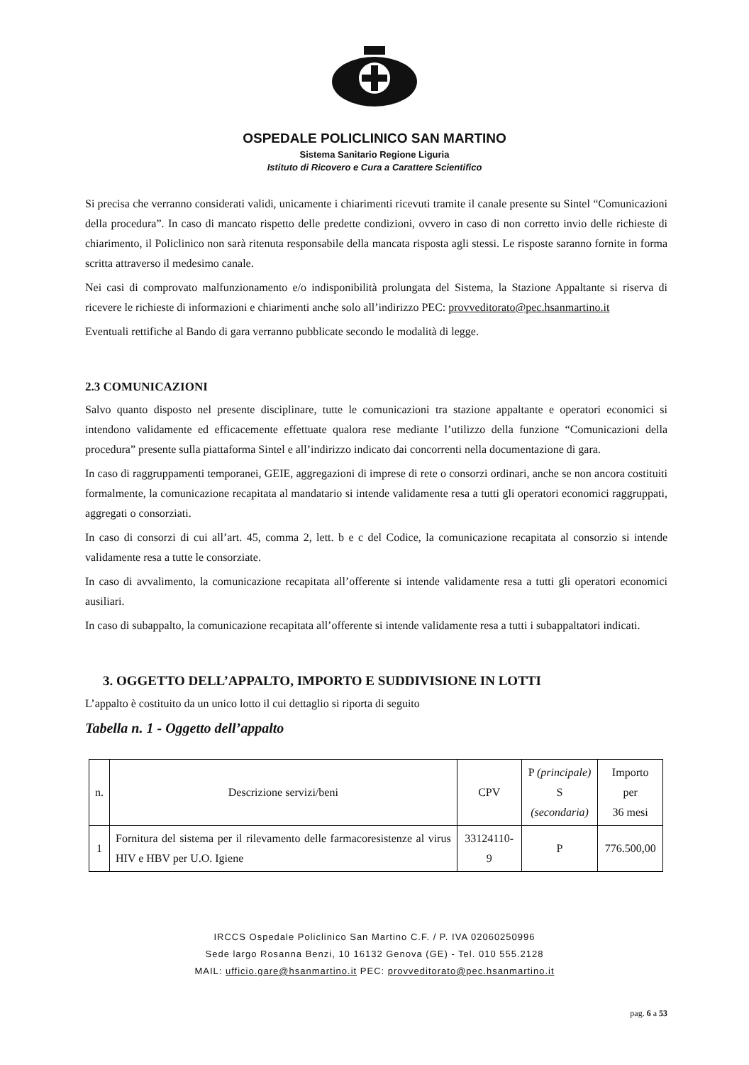OSPEDALE POLICLINICO SAN MARTINO
Sistema Sanitario Regione Liguria
Istituto di Ricovero e Cura a Carattere Scientifico
Si precisa che verranno considerati validi, unicamente i chiarimenti ricevuti tramite il canale presente su Sintel “Comunicazioni della procedura”. In caso di mancato rispetto delle predette condizioni, ovvero in caso di non corretto invio delle richieste di chiarimento, il Policlinico non sarà ritenuta responsabile della mancata risposta agli stessi. Le risposte saranno fornite in forma scritta attraverso il medesimo canale.
Nei casi di comprovato malfunzionamento e/o indisponibilità prolungata del Sistema, la Stazione Appaltante si riserva di ricevere le richieste di informazioni e chiarimenti anche solo all’indirizzo PEC: provveditorato@pec.hsanmartino.it
Eventuali rettifiche al Bando di gara verranno pubblicate secondo le modalità di legge.
2.3 COMUNICAZIONI
Salvo quanto disposto nel presente disciplinare, tutte le comunicazioni tra stazione appaltante e operatori economici si intendono validamente ed efficacemente effettuate qualora rese mediante l’utilizzo della funzione “Comunicazioni della procedura” presente sulla piattaforma Sintel e all’indirizzo indicato dai concorrenti nella documentazione di gara.
In caso di raggruppamenti temporanei, GEIE, aggregazioni di imprese di rete o consorzi ordinari, anche se non ancora costituiti formalmente, la comunicazione recapitata al mandatario si intende validamente resa a tutti gli operatori economici raggruppati, aggregati o consorziati.
In caso di consorzi di cui all’art. 45, comma 2, lett. b e c del Codice, la comunicazione recapitata al consorzio si intende validamente resa a tutte le consorziate.
In caso di avvalimento, la comunicazione recapitata all’offerente si intende validamente resa a tutti gli operatori economici ausiliari.
In caso di subappalto, la comunicazione recapitata all’offerente si intende validamente resa a tutti i subappaltatori indicati.
3. OGGETTO DELL’APPALTO, IMPORTO E SUDDIVISIONE IN LOTTI
L’appalto è costituito da un unico lotto il cui dettaglio si riporta di seguito
Tabella n. 1 - Oggetto dell’appalto
| n. | Descrizione servizi/beni | CPV | P (principale) S (secondaria) | Importo per 36 mesi |
| --- | --- | --- | --- | --- |
| 1 | Fornitura del sistema per il rilevamento delle farmacoresistenze al virus HIV e HBV per U.O. Igiene | 33124110-9 | P | 776.500,00 |
IRCCS Ospedale Policlinico San Martino C.F. / P. IVA 02060250996
Sede largo Rosanna Benzi, 10 16132 Genova (GE) - Tel. 010 555.2128
MAIL: ufficio.gare@hsanmartino.it PEC: provveditorato@pec.hsanmartino.it
pag. 6 a 53